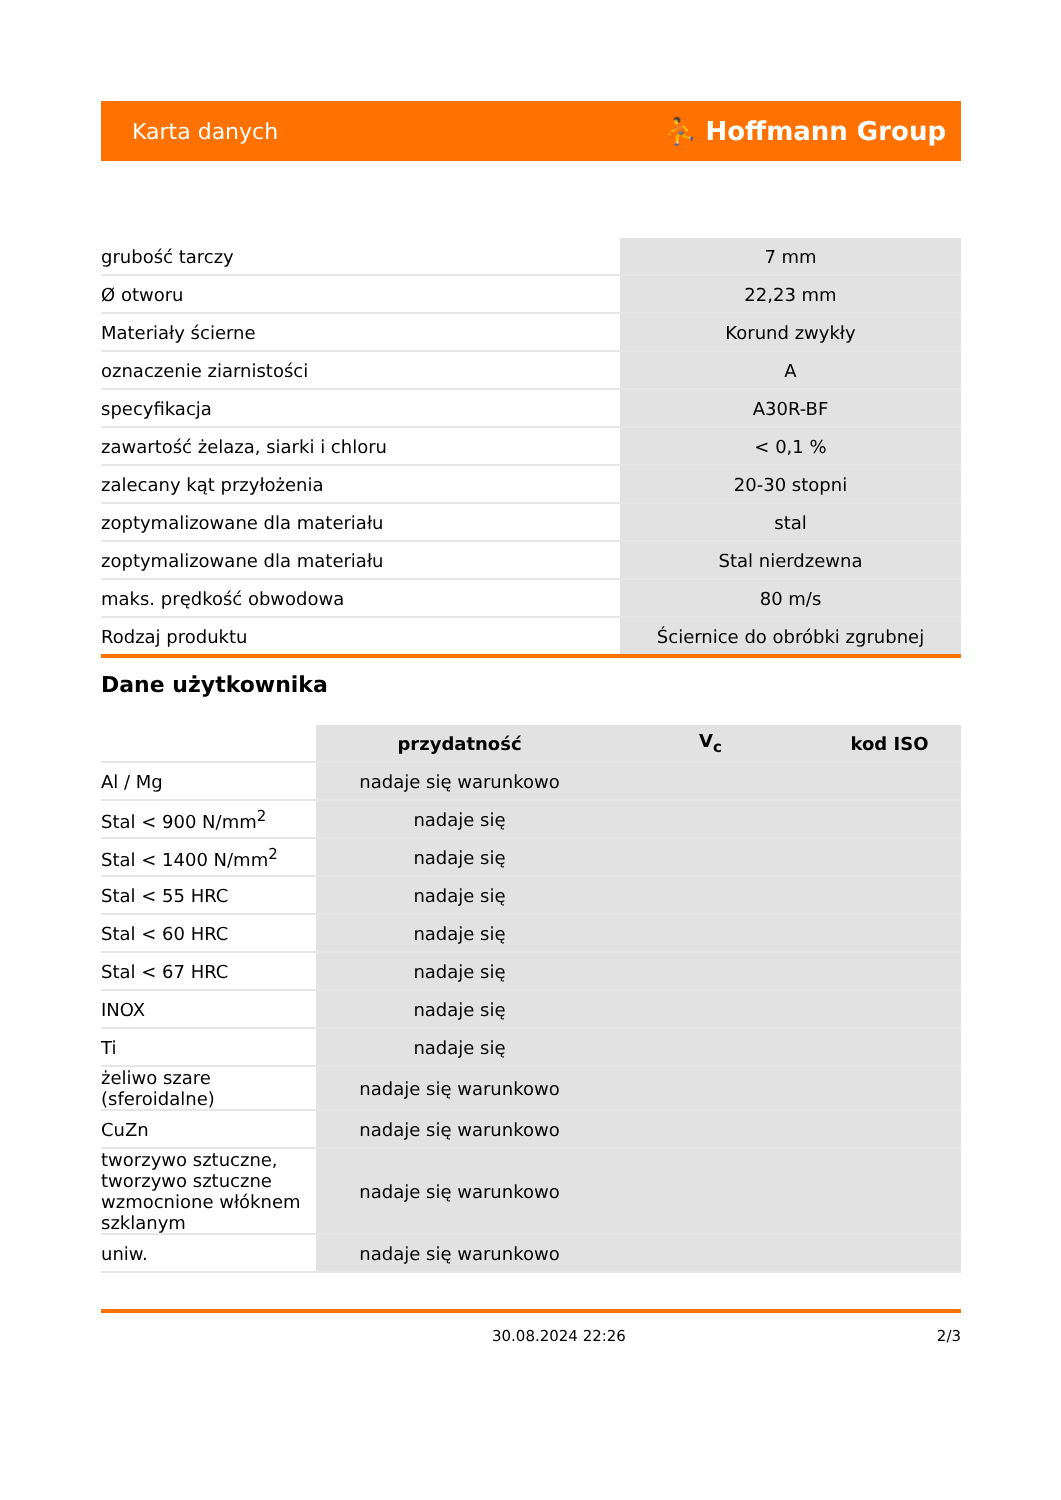Karta danych ⛹ Hoffmann Group
| grubość tarczy | 7 mm |
| Ø otworu | 22,23 mm |
| Materiały ścierne | Korund zwykły |
| oznaczenie ziarnistości | A |
| specyfikacja | A30R-BF |
| zawartość żelaza, siarki i chloru | < 0,1 % |
| zalecany kąt przyłożenia | 20-30 stopni |
| zoptymalizowane dla materiału | stal |
| zoptymalizowane dla materiału | Stal nierdzewna |
| maks. prędkość obwodowa | 80 m/s |
| Rodzaj produktu | Ściernice do obróbki zgrubnej |
Dane użytkownika
| | przydatność | V<sub>c</sub> | kod ISO |
| Al / Mg | nadaje się warunkowo | | |
| Stal < 900 N/mm<sup>2</sup> | nadaje się | | |
| Stal < 1400 N/mm<sup>2</sup> | nadaje się | | |
| Stal < 55 HRC | nadaje się | | |
| Stal < 60 HRC | nadaje się | | |
| Stal < 67 HRC | nadaje się | | |
| INOX | nadaje się | | |
| Ti | nadaje się | | |
| żeliwo szare (sferoidalne) | nadaje się warunkowo | | |
| CuZn | nadaje się warunkowo | | |
| tworzywo sztuczne, tworzywo sztuczne wzmocnione włóknem szklanym | nadaje się warunkowo | | |
| uniw. | nadaje się warunkowo | | |
30.08.2024 22:26 2/3